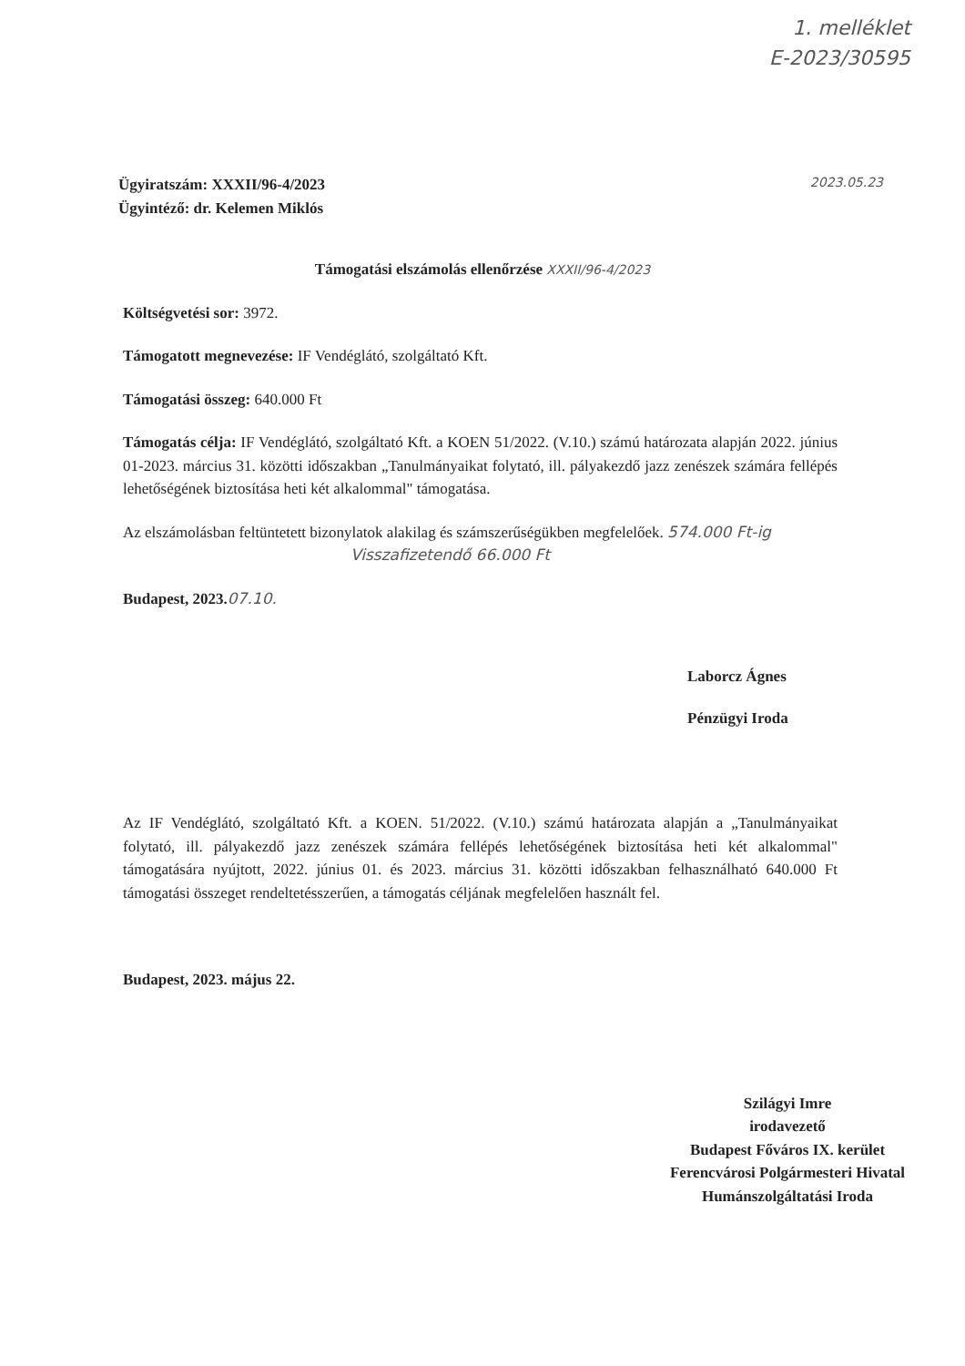1. melléklet
E-2023/30595
2023.05.23
Ügyiratszám: XXXII/96-4/2023
Ügyintéző: dr. Kelemen Miklós
Támogatási elszámolás ellenőrzése XXXII/96-4/2023
Költségvetési sor: 3972.
Támogatott megnevezése: IF Vendéglátó, szolgáltató Kft.
Támogatási összeg: 640.000 Ft
Támogatás célja: IF Vendéglátó, szolgáltató Kft. a KOEN 51/2022. (V.10.) számú határozata alapján 2022. június 01-2023. március 31. közötti időszakban „Tanulmányaikat folytató, ill. pályakezdő jazz zenészek számára fellépés lehetőségének biztosítása heti két alkalommal" támogatása.
Az elszámolásban feltüntetett bizonylatok alakilag és számszerűségükben megfelelőek. 574.000 Ft-ig
Visszafizetendő 66.000 Ft
Budapest, 2023. 07.10.
Laborcz Ágnes
Pénzügyi Iroda
Az IF Vendéglátó, szolgáltató Kft. a KOEN. 51/2022. (V.10.) számú határozata alapján a „Tanulmányaikat folytató, ill. pályakezdő jazz zenészek számára fellépés lehetőségének biztosítása heti két alkalommal" támogatására nyújtott, 2022. június 01. és 2023. március 31. közötti időszakban felhasználható 640.000 Ft támogatási összeget rendeltetésszerűen, a támogatás céljának megfelelően használt fel.
Budapest, 2023. május 22.
Szilágyi Imre
irodavezető
Budapest Főváros IX. kerület
Ferencvárosi Polgármesteri Hivatal
Humánszolgáltatási Iroda